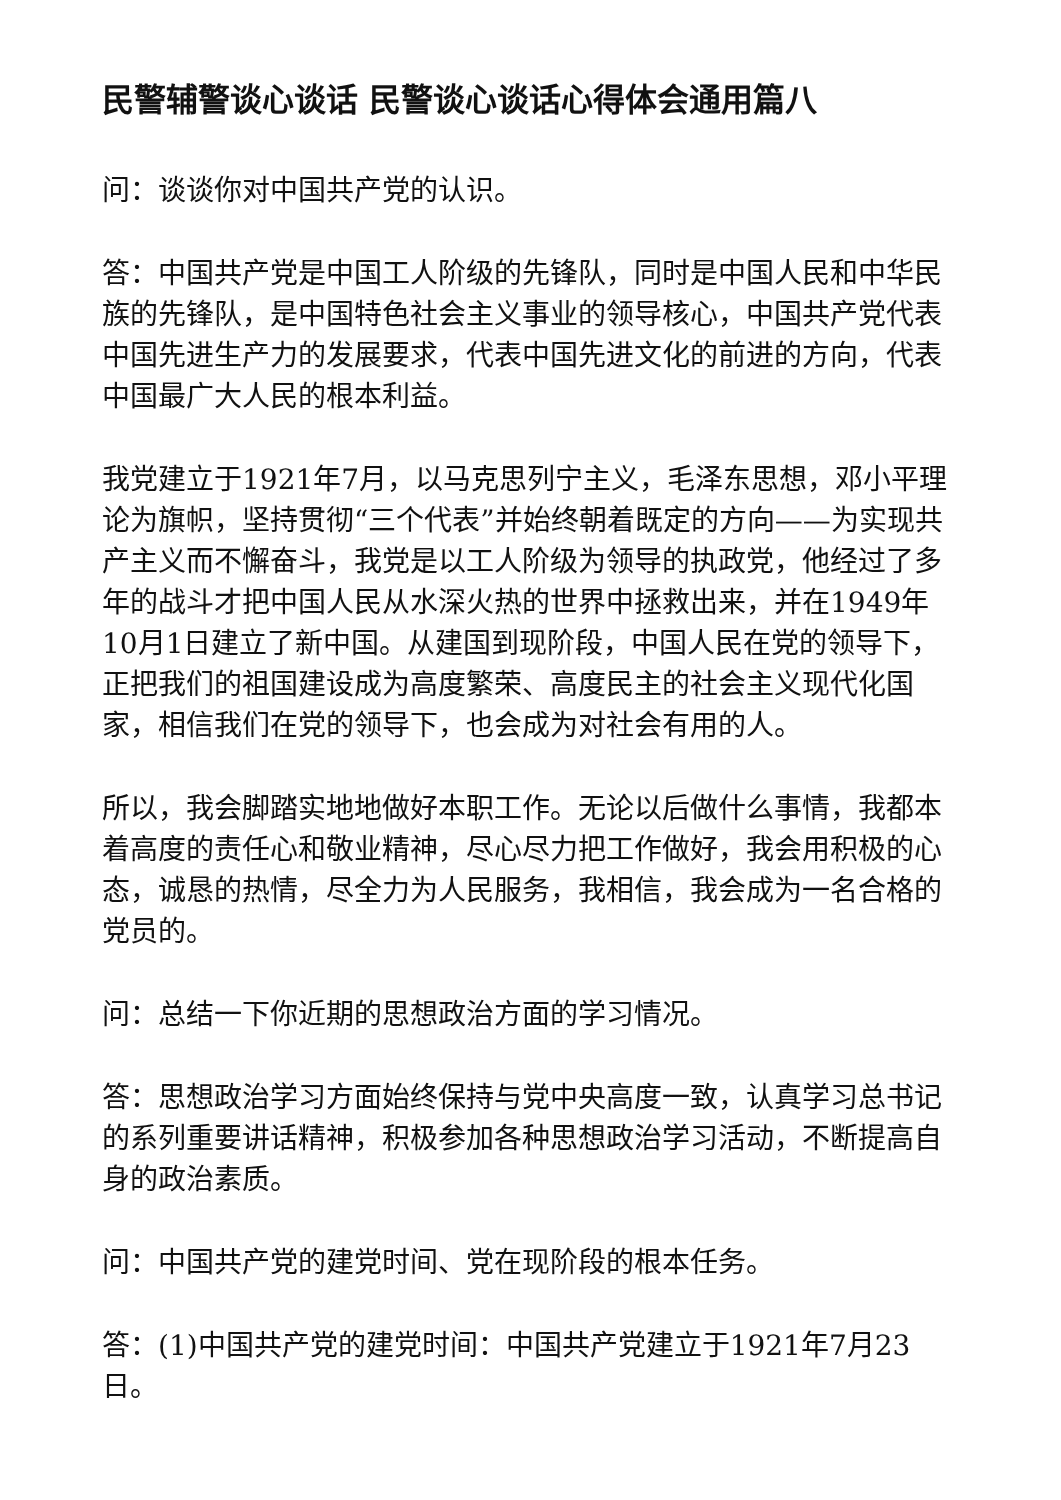民警辅警谈心谈话 民警谈心谈话心得体会通用篇八
问：谈谈你对中国共产党的认识。
答：中国共产党是中国工人阶级的先锋队，同时是中国人民和中华民族的先锋队，是中国特色社会主义事业的领导核心，中国共产党代表中国先进生产力的发展要求，代表中国先进文化的前进的方向，代表中国最广大人民的根本利益。
我党建立于1921年7月，以马克思列宁主义，毛泽东思想，邓小平理论为旗帜，坚持贯彻“三个代表”并始终朝着既定的方向——为实现共产主义而不懈奋斗，我党是以工人阶级为领导的执政党，他经过了多年的战斗才把中国人民从水深火热的世界中拯救出来，并在1949年10月1日建立了新中国。从建国到现阶段，中国人民在党的领导下，正把我们的祖国建设成为高度繁荣、高度民主的社会主义现代化国家，相信我们在党的领导下，也会成为对社会有用的人。
所以，我会脚踏实地地做好本职工作。无论以后做什么事情，我都本着高度的责任心和敬业精神，尽心尽力把工作做好，我会用积极的心态，诚恳的热情，尽全力为人民服务，我相信，我会成为一名合格的党员的。
问：总结一下你近期的思想政治方面的学习情况。
答：思想政治学习方面始终保持与党中央高度一致，认真学习总书记的系列重要讲话精神，积极参加各种思想政治学习活动，不断提高自身的政治素质。
问：中国共产党的建党时间、党在现阶段的根本任务。
答：(1)中国共产党的建党时间：中国共产党建立于1921年7月23日。